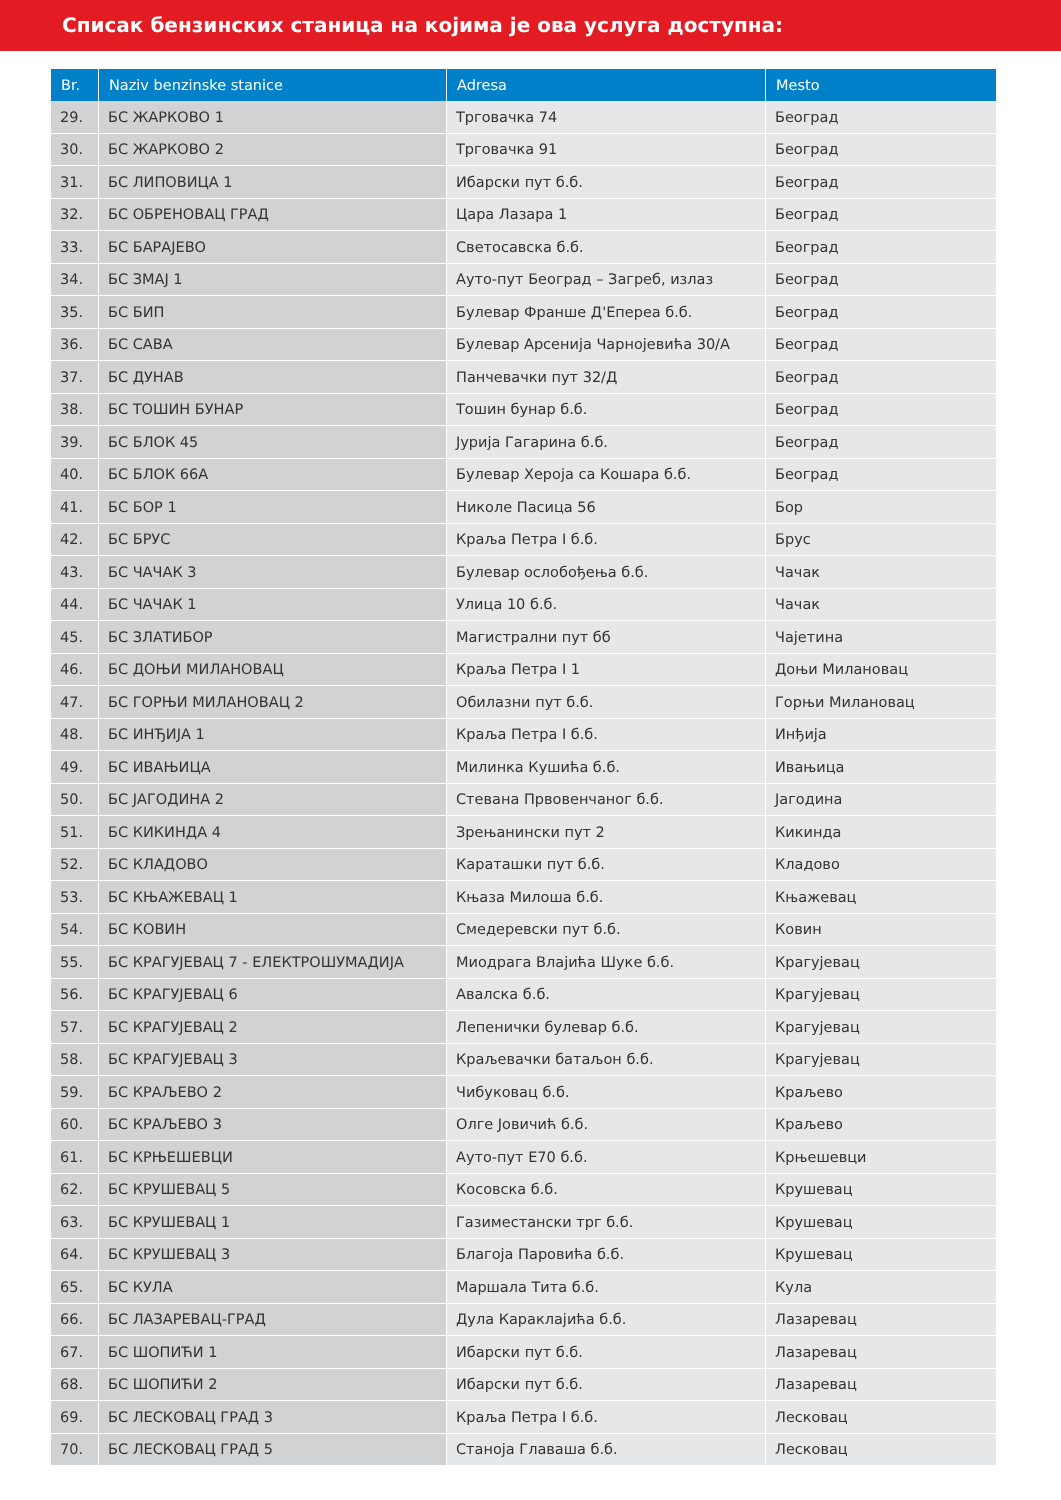Списак бензинских станица на којима је ова услуга доступна:
| Br. | Naziv benzinske stanice | Adresa | Mesto |
| --- | --- | --- | --- |
| 29. | БС ЖАРКОВО 1 | Трговачка 74 | Београд |
| 30. | БС ЖАРКОВО 2 | Трговачка 91 | Београд |
| 31. | БС ЛИПОВИЦА 1 | Ибарски пут б.б. | Београд |
| 32. | БС ОБРЕНОВАЦ ГРАД | Цара Лазара 1 | Београд |
| 33. | БС БАРАЈЕВО | Светосавска б.б. | Београд |
| 34. | БС ЗМАЈ 1 | Ауто-пут Београд – Загреб, излаз | Београд |
| 35. | БС БИП | Булевар Франше Д'Еперea б.б. | Београд |
| 36. | БС САВА | Булевар Арсенија Чарнојевића 30/А | Београд |
| 37. | БС ДУНАВ | Панчевачки пут 32/Д | Београд |
| 38. | БС ТОШИН БУНАР | Тошин бунар б.б. | Београд |
| 39. | БС БЛОК 45 | Јурија Гагарина б.б. | Београд |
| 40. | БС БЛОК 66А | Булевар Хероја са Кошара б.б. | Београд |
| 41. | БС БОР 1 | Николе Пасица 56 | Бор |
| 42. | БС БРУС | Краља Петра I б.б. | Брус |
| 43. | БС ЧАЧАК 3 | Булевар ослобођења б.б. | Чачак |
| 44. | БС ЧАЧАК 1 | Улица 10 б.б. | Чачак |
| 45. | БС ЗЛАТИБОР | Магистрални пут бб | Чајетина |
| 46. | БС ДОЊИ МИЛАНОВАЦ | Краља Петра I 1 | Доњи Милановац |
| 47. | БС ГОРЊИ МИЛАНОВАЦ 2 | Обилазни пут б.б. | Горњи Милановац |
| 48. | БС ИНЂИЈА 1 | Краља Петра I б.б. | Инђија |
| 49. | БС ИВАЊИЦА | Милинка Кушића б.б. | Ивањица |
| 50. | БС ЈАГОДИНА 2 | Стевана Првовенчаног б.б. | Јагодина |
| 51. | БС КИКИНДА 4 | Зрењанински пут 2 | Кикинда |
| 52. | БС КЛАДОВО | Караташки пут б.б. | Кладово |
| 53. | БС КЊАЖЕВАЦ 1 | Књаза Милоша б.б. | Књажевац |
| 54. | БС КОВИН | Смедеревски пут б.б. | Ковин |
| 55. | БС КРАГУЈЕВАЦ 7 - ЕЛЕКТРОШУМАДИЈА | Миодрага Влајића Шуке б.б. | Крагујевац |
| 56. | БС КРАГУЈЕВАЦ 6 | Авалска б.б. | Крагујевац |
| 57. | БС КРАГУЈЕВАЦ 2 | Лепенички булевар б.б. | Крагујевац |
| 58. | БС КРАГУЈЕВАЦ 3 | Краљевачки батаљон б.б. | Крагујевац |
| 59. | БС КРАЉЕВО 2 | Чибуковац б.б. | Краљево |
| 60. | БС КРАЉЕВО 3 | Олге Јовичић б.б. | Краљево |
| 61. | БС КРЊЕШЕВЦИ | Ауто-пут Е70 б.б. | Крњешевци |
| 62. | БС КРУШЕВАЦ 5 | Косовска б.б. | Крушевац |
| 63. | БС КРУШЕВАЦ 1 | Газиместански трг б.б. | Крушевац |
| 64. | БС КРУШЕВАЦ 3 | Благоја Паровића б.б. | Крушевац |
| 65. | БС КУЛА | Маршала Тита б.б. | Кула |
| 66. | БС ЛАЗАРЕВАЦ-ГРАД | Дула Караклајића б.б. | Лазаревац |
| 67. | БС ШОПИЋИ 1 | Ибарски пут б.б. | Лазаревац |
| 68. | БС ШОПИЋИ 2 | Ибарски пут б.б. | Лазаревац |
| 69. | БС ЛЕСКОВАЦ ГРАД 3 | Краља Петра I б.б. | Лесковац |
| 70. | БС ЛЕСКОВАЦ ГРАД 5 | Станоја Главаша б.б. | Лесковац |